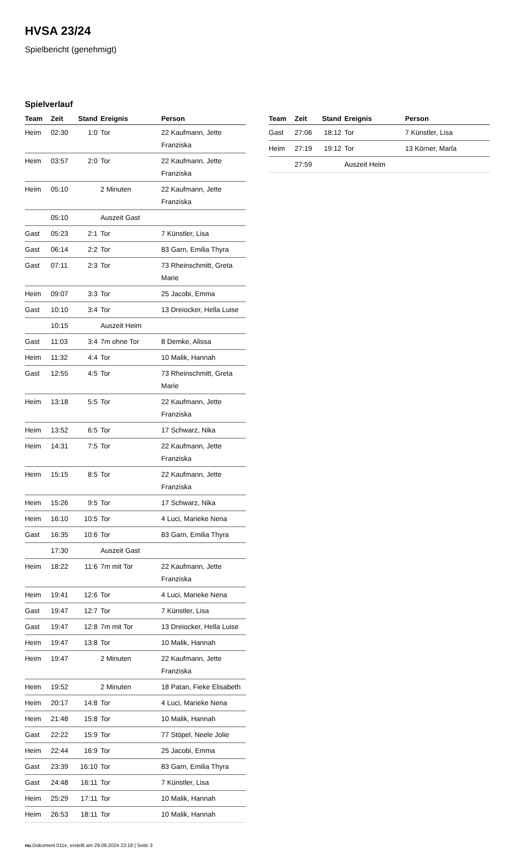HVSA 23/24
Spielbericht (genehmigt)
Spielverlauf
| Team | Zeit | Stand | Ereignis | Person |
| --- | --- | --- | --- | --- |
| Heim | 02:30 | 1:0 | Tor | 22 Kaufmann, Jette Franziska |
| Heim | 03:57 | 2:0 | Tor | 22 Kaufmann, Jette Franziska |
| Heim | 05:10 | | 2 Minuten | 22 Kaufmann, Jette Franziska |
| | 05:10 | | Auszeit Gast | |
| Gast | 05:23 | 2:1 | Tor | 7 Künstler, Lisa |
| Gast | 06:14 | 2:2 | Tor | 83 Garn, Emilia Thyra |
| Gast | 07:11 | 2:3 | Tor | 73 Rheinschmitt, Greta Marie |
| Heim | 09:07 | 3:3 | Tor | 25 Jacobi, Emma |
| Gast | 10:10 | 3:4 | Tor | 13 Dreiocker, Hella Luise |
| | 10:15 | | Auszeit Heim | |
| Gast | 11:03 | 3:4 | 7m ohne Tor | 8 Demke, Alissa |
| Heim | 11:32 | 4:4 | Tor | 10 Malik, Hannah |
| Gast | 12:55 | 4:5 | Tor | 73 Rheinschmitt, Greta Marie |
| Heim | 13:18 | 5:5 | Tor | 22 Kaufmann, Jette Franziska |
| Heim | 13:52 | 6:5 | Tor | 17 Schwarz, Nika |
| Heim | 14:31 | 7:5 | Tor | 22 Kaufmann, Jette Franziska |
| Heim | 15:15 | 8:5 | Tor | 22 Kaufmann, Jette Franziska |
| Heim | 15:26 | 9:5 | Tor | 17 Schwarz, Nika |
| Heim | 16:10 | 10:5 | Tor | 4 Luci, Marieke Nena |
| Gast | 16:35 | 10:6 | Tor | 83 Garn, Emilia Thyra |
| | 17:30 | | Auszeit Gast | |
| Heim | 18:22 | 11:6 | 7m mit Tor | 22 Kaufmann, Jette Franziska |
| Heim | 19:41 | 12:6 | Tor | 4 Luci, Marieke Nena |
| Gast | 19:47 | 12:7 | Tor | 7 Künstler, Lisa |
| Gast | 19:47 | 12:8 | 7m mit Tor | 13 Dreiocker, Hella Luise |
| Heim | 19:47 | 13:8 | Tor | 10 Malik, Hannah |
| Heim | 19:47 | | 2 Minuten | 22 Kaufmann, Jette Franziska |
| Heim | 19:52 | | 2 Minuten | 18 Patan, Fieke Elisabeth |
| Heim | 20:17 | 14:8 | Tor | 4 Luci, Marieke Nena |
| Heim | 21:48 | 15:8 | Tor | 10 Malik, Hannah |
| Gast | 22:22 | 15:9 | Tor | 77 Stöpel, Neele Jolie |
| Heim | 22:44 | 16:9 | Tor | 25 Jacobi, Emma |
| Gast | 23:39 | 16:10 | Tor | 83 Garn, Emilia Thyra |
| Gast | 24:48 | 16:11 | Tor | 7 Künstler, Lisa |
| Heim | 25:29 | 17:11 | Tor | 10 Malik, Hannah |
| Heim | 26:53 | 18:11 | Tor | 10 Malik, Hannah |
| Team | Zeit | Stand | Ereignis | Person |
| --- | --- | --- | --- | --- |
| Gast | 27:06 | 18:12 | Tor | 7 Künstler, Lisa |
| Heim | 27:19 | 19:12 | Tor | 13 Körner, Marla |
| | 27:59 | | Auszeit Heim | |
nu.Dokument 011e, erstellt am 29.09.2024 23:18 | Seite 3